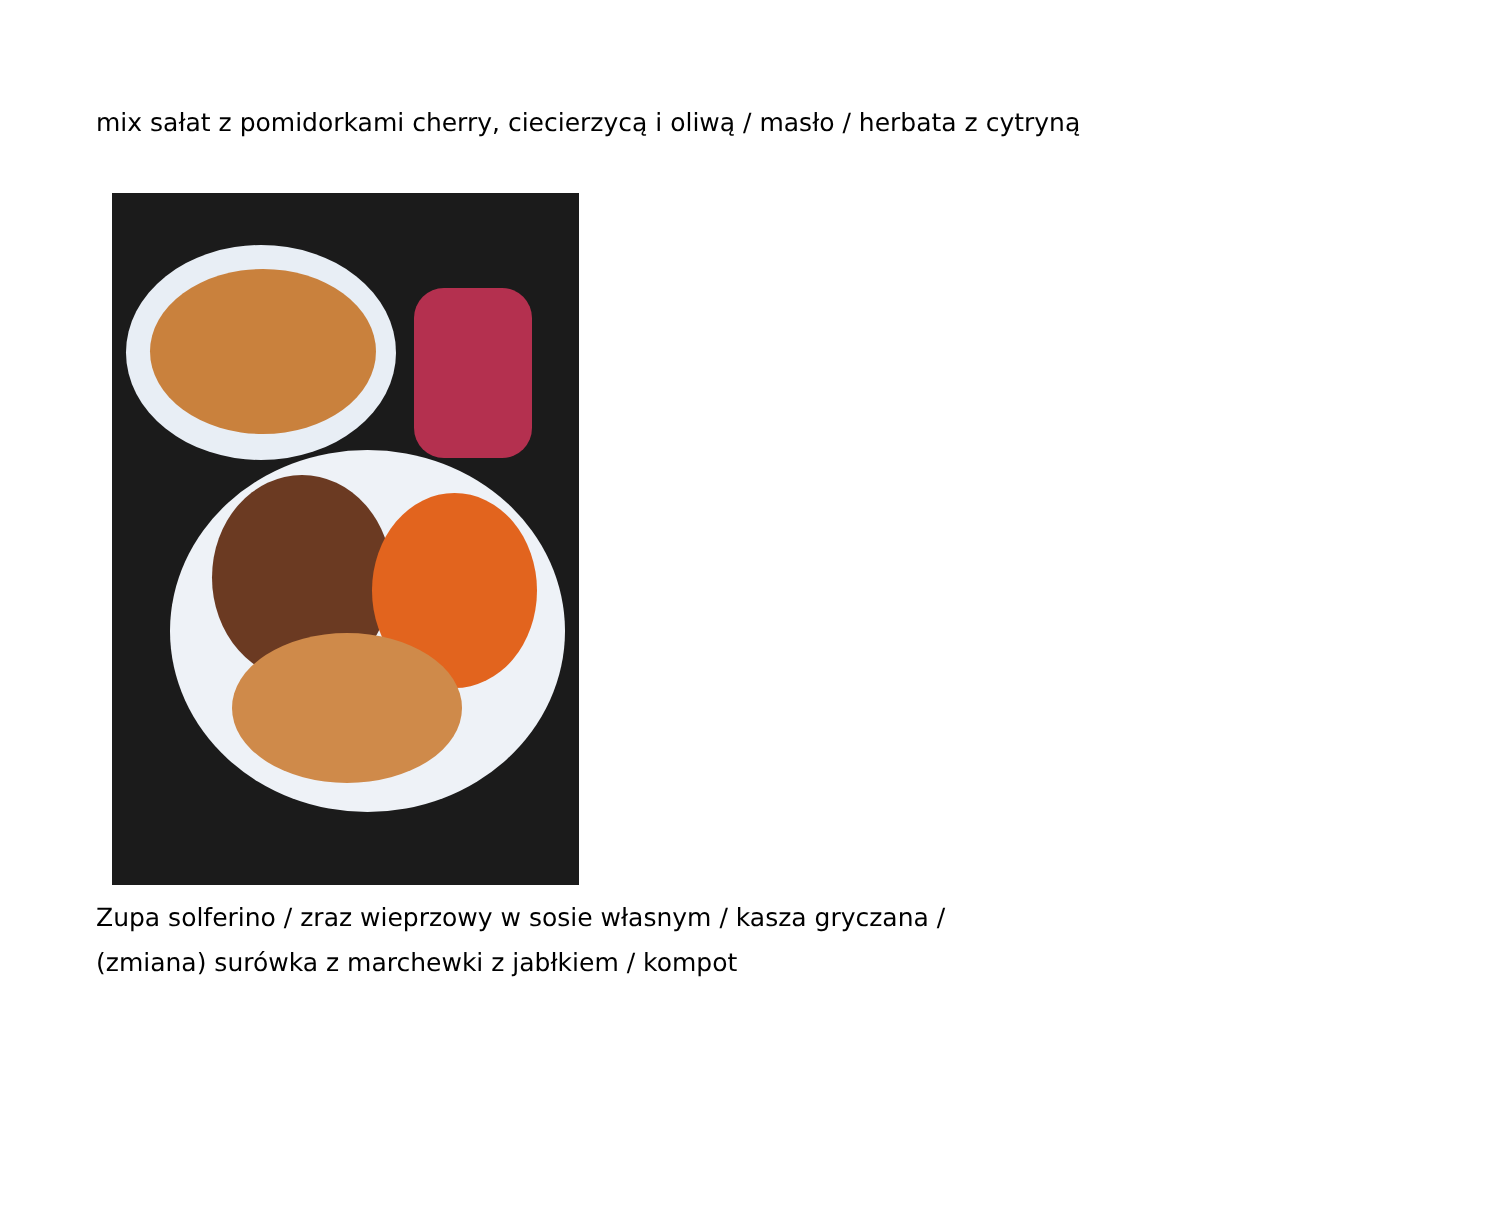mix sałat z pomidorkami cherry, ciecierzycą i oliwą / masło / herbata z cytryną
Zupa solferino / zraz wieprzowy w sosie własnym / kasza gryczana /
(zmiana) surówka z marchewki z jabłkiem / kompot